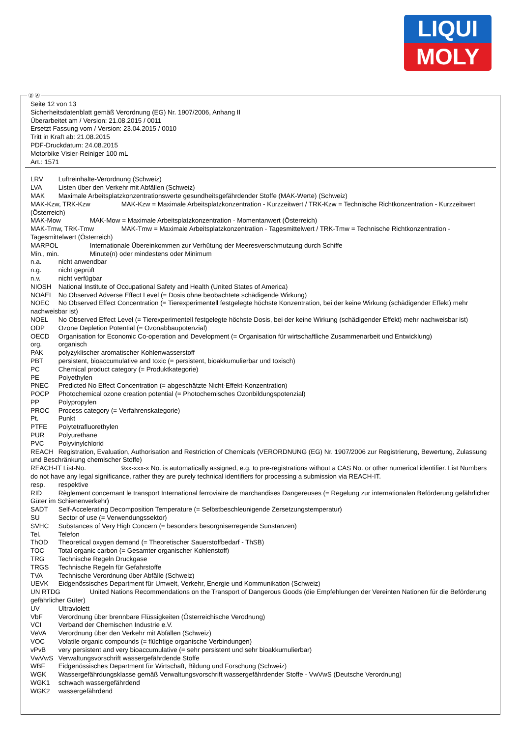LIQUI
MOLY
Seite 12 von 13
Sicherheitsdatenblatt gemäß Verordnung (EG) Nr. 1907/2006, Anhang II
Überarbeitet am / Version: 21.08.2015 / 0011
Ersetzt Fassung vom / Version: 23.04.2015 / 0010
Tritt in Kraft ab: 21.08.2015
PDF-Druckdatum: 24.08.2015
Motorbike Visier-Reiniger 100 mL
Art.: 1571
LRV Luftreinhalte-Verordnung (Schweiz)
LVA Listen über den Verkehr mit Abfällen (Schweiz)
MAK Maximale Arbeitsplatzkonzentrationswerte gesundheitsgefährdender Stoffe (MAK-Werte) (Schweiz)
MAK-Kzw, TRK-Kzw MAK-Kzw = Maximale Arbeitsplatzkonzentration - Kurzzeitwert / TRK-Kzw = Technische Richtkonzentration - Kurzzeitwert (Österreich)
MAK-Mow MAK-Mow = Maximale Arbeitsplatzkonzentration - Momentanwert (Österreich)
MAK-Tmw, TRK-Tmw MAK-Tmw = Maximale Arbeitsplatzkonzentration - Tagesmittelwert / TRK-Tmw = Technische Richtkonzentration - Tagesmittelwert (Österreich)
MARPOL Internationale Übereinkommen zur Verhütung der Meeresverschmutzung durch Schiffe
Min., min. Minute(n) oder mindestens oder Minimum
n.a. nicht anwendbar
n.g. nicht geprüft
n.v. nicht verfügbar
NIOSH National Institute of Occupational Safety and Health (United States of America)
NOAEL No Observed Adverse Effect Level (= Dosis ohne beobachtete schädigende Wirkung)
NOEC No Observed Effect Concentration (= Tierexperimentell festgelegte höchste Konzentration, bei der keine Wirkung (schädigender Effekt) mehr nachweisbar ist)
NOEL No Observed Effect Level (= Tierexperimentell festgelegte höchste Dosis, bei der keine Wirkung (schädigender Effekt) mehr nachweisbar ist)
ODP Ozone Depletion Potential (= Ozonabbaupotenzial)
OECD Organisation for Economic Co-operation and Development (= Organisation für wirtschaftliche Zusammenarbeit und Entwicklung)
org. organisch
PAK polyzyklischer aromatischer Kohlenwasserstoff
PBT persistent, bioaccumulative and toxic (= persistent, bioakkumulierbar und toxisch)
PC Chemical product category (= Produktkategorie)
PE Polyethylen
PNEC Predicted No Effect Concentration (= abgeschätzte Nicht-Effekt-Konzentration)
POCP Photochemical ozone creation potential (= Photochemisches Ozonbildungspotenzial)
PP Polypropylen
PROC Process category (= Verfahrenskategorie)
Pt. Punkt
PTFE Polytetrafluorethylen
PUR Polyurethane
PVC Polyvinylchlorid
REACH Registration, Evaluation, Authorisation and Restriction of Chemicals (VERORDNUNG (EG) Nr. 1907/2006 zur Registrierung, Bewertung, Zulassung und Beschränkung chemischer Stoffe)
REACH-IT List-No. 9xx-xxx-x No. is automatically assigned, e.g. to pre-registrations without a CAS No. or other numerical identifier. List Numbers do not have any legal significance, rather they are purely technical identifiers for processing a submission via REACH-IT.
resp. respektive
RID Règlement concernant le transport International ferroviaire de marchandises Dangereuses (= Regelung zur internationalen Beförderung gefährlicher Güter im Schienenverkehr)
SADT Self-Accelerating Decomposition Temperature (= Selbstbeschleunigende Zersetzungstemperatur)
SU Sector of use (= Verwendungssektor)
SVHC Substances of Very High Concern (= besonders besorgniserregende Sunstanzen)
Tel. Telefon
ThOD Theoretical oxygen demand (= Theoretischer Sauerstoffbedarf - ThSB)
TOC Total organic carbon (= Gesamter organischer Kohlenstoff)
TRG Technische Regeln Druckgase
TRGS Technische Regeln für Gefahrstoffe
TVA Technische Verordnung über Abfälle (Schweiz)
UEVK Eidgenössisches Department für Umwelt, Verkehr, Energie und Kommunikation (Schweiz)
UN RTDG United Nations Recommendations on the Transport of Dangerous Goods (die Empfehlungen der Vereinten Nationen für die Beförderung gefährlicher Güter)
UV Ultraviolett
VbF Verordnung über brennbare Flüssigkeiten (Österreichische Verodnung)
VCI Verband der Chemischen Industrie e.V.
VeVA Verordnung über den Verkehr mit Abfällen (Schweiz)
VOC Volatile organic compounds (= flüchtige organische Verbindungen)
vPvB very persistent and very bioaccumulative (= sehr persistent und sehr bioakkumulierbar)
VwVwS Verwaltungsvorschrift wassergefährdende Stoffe
WBF Eidgenössisches Department für Wirtschaft, Bildung und Forschung (Schweiz)
WGK Wassergefährdungsklasse gemäß Verwaltungsvorschrift wassergefährdender Stoffe - VwVwS (Deutsche Verordnung)
WGK1 schwach wassergefährdend
WGK2 wassergefährdend
Ⓓ Ⓐ